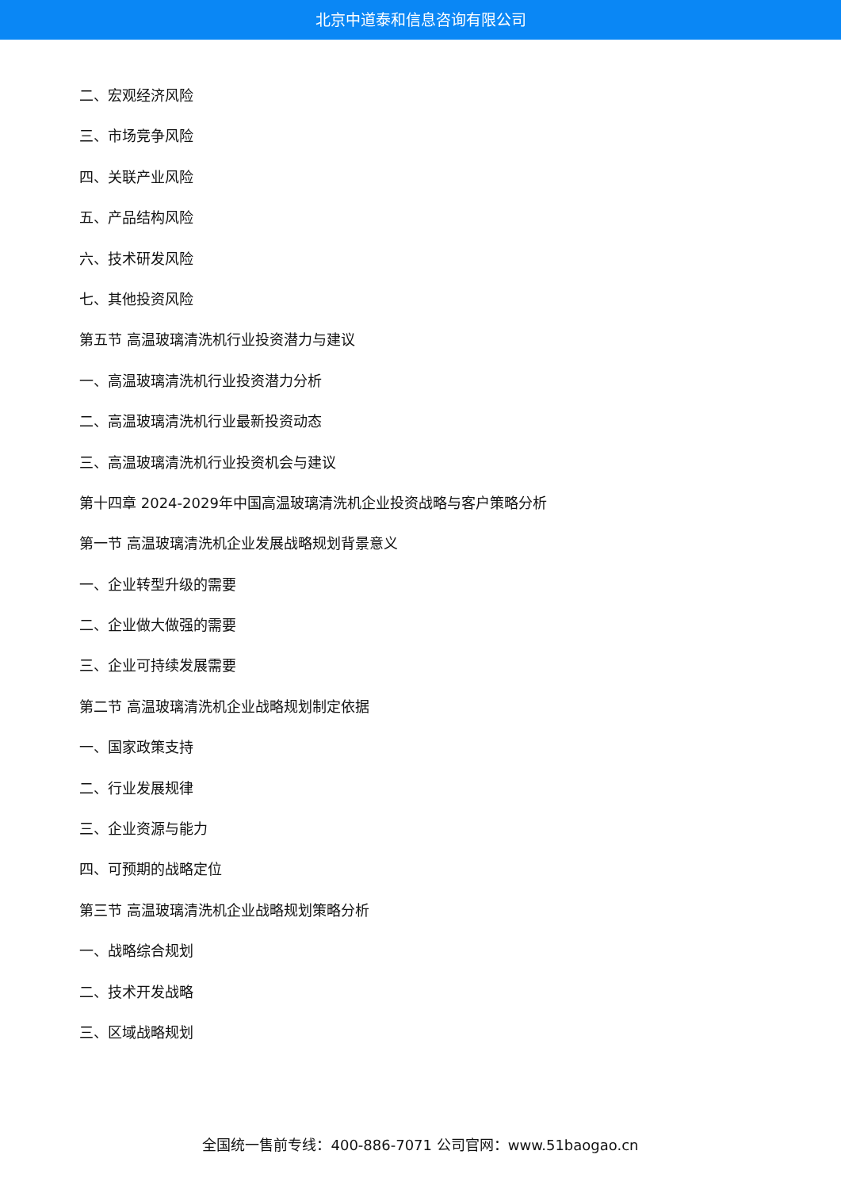北京中道泰和信息咨询有限公司
二、宏观经济风险
三、市场竞争风险
四、关联产业风险
五、产品结构风险
六、技术研发风险
七、其他投资风险
第五节 高温玻璃清洗机行业投资潜力与建议
一、高温玻璃清洗机行业投资潜力分析
二、高温玻璃清洗机行业最新投资动态
三、高温玻璃清洗机行业投资机会与建议
第十四章 2024-2029年中国高温玻璃清洗机企业投资战略与客户策略分析
第一节 高温玻璃清洗机企业发展战略规划背景意义
一、企业转型升级的需要
二、企业做大做强的需要
三、企业可持续发展需要
第二节 高温玻璃清洗机企业战略规划制定依据
一、国家政策支持
二、行业发展规律
三、企业资源与能力
四、可预期的战略定位
第三节 高温玻璃清洗机企业战略规划策略分析
一、战略综合规划
二、技术开发战略
三、区域战略规划
全国统一售前专线：400-886-7071 公司官网：www.51baogao.cn